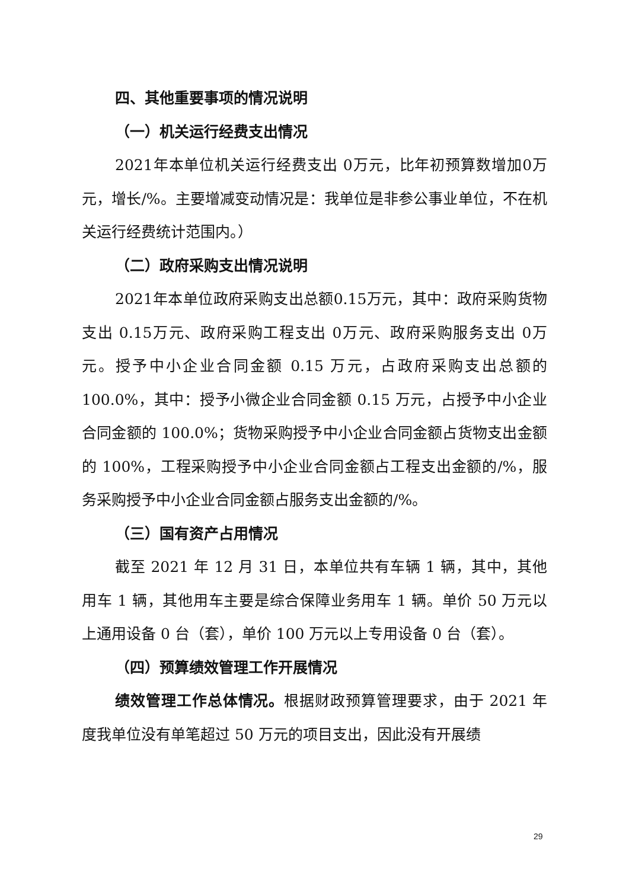四、其他重要事项的情况说明
（一）机关运行经费支出情况
2021年本单位机关运行经费支出 0万元，比年初预算数增加0万元，增长/%。主要增减变动情况是：我单位是非参公事业单位，不在机关运行经费统计范围内。）
（二）政府采购支出情况说明
2021年本单位政府采购支出总额0.15万元，其中：政府采购货物支出 0.15万元、政府采购工程支出 0万元、政府采购服务支出 0万元。授予中小企业合同金额 0.15 万元，占政府采购支出总额的 100.0%，其中：授予小微企业合同金额 0.15 万元，占授予中小企业合同金额的 100.0%；货物采购授予中小企业合同金额占货物支出金额的 100%，工程采购授予中小企业合同金额占工程支出金额的/%，服务采购授予中小企业合同金额占服务支出金额的/%。
（三）国有资产占用情况
截至 2021 年 12 月 31 日，本单位共有车辆 1 辆，其中，其他用车 1 辆，其他用车主要是综合保障业务用车 1 辆。单价 50 万元以上通用设备 0 台（套），单价 100 万元以上专用设备 0 台（套）。
（四）预算绩效管理工作开展情况
绩效管理工作总体情况。根据财政预算管理要求，由于 2021 年度我单位没有单笔超过 50 万元的项目支出，因此没有开展绩
29